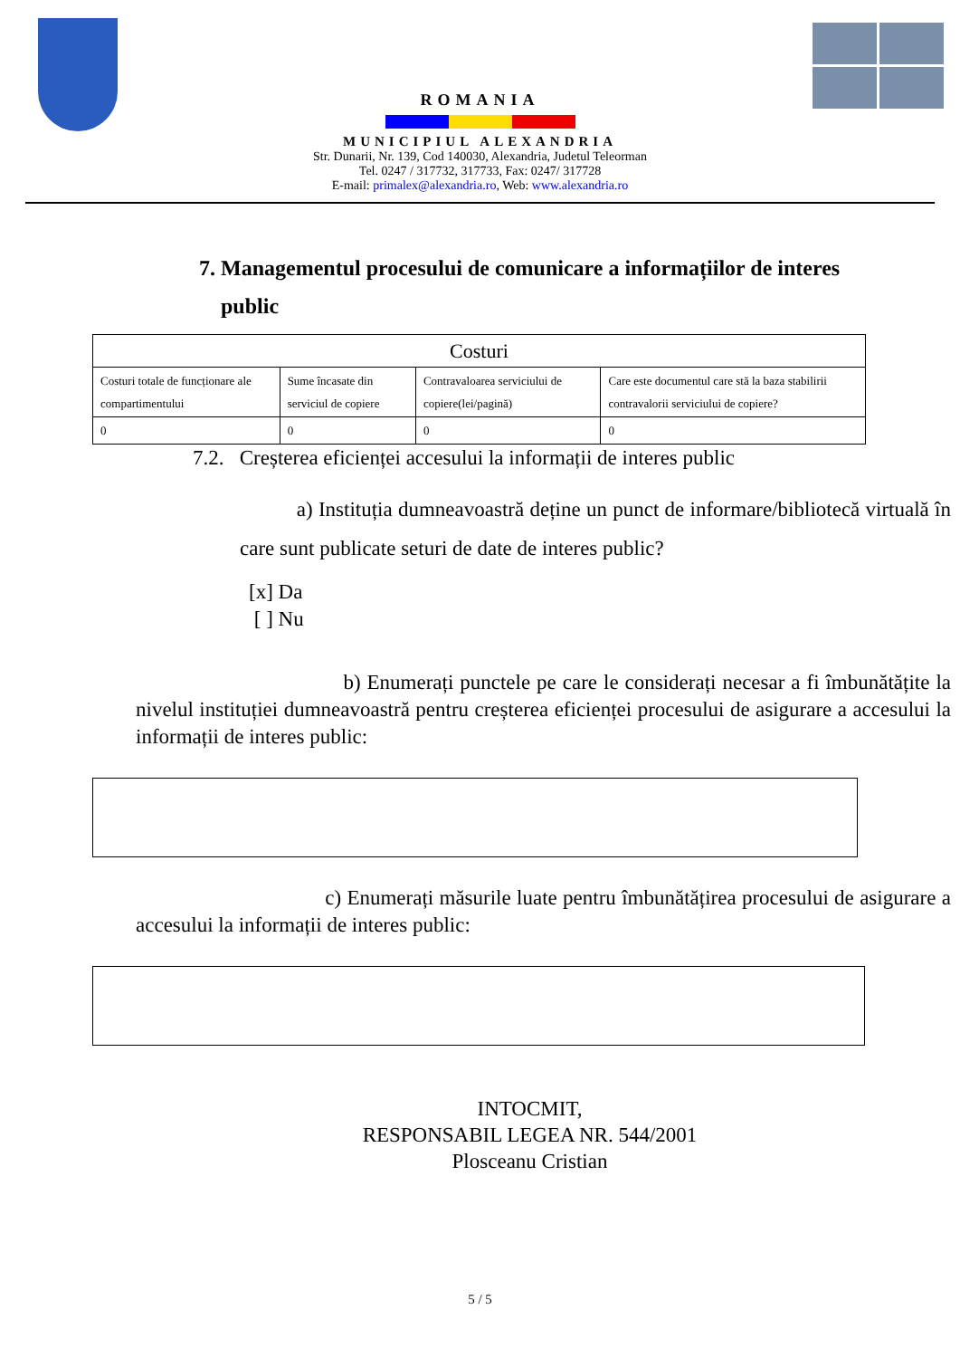ROMANIA
MUNICIPIUL ALEXANDRIA
Str. Dunarii, Nr. 139, Cod 140030, Alexandria, Judetul Teleorman
Tel. 0247 / 317732, 317733, Fax: 0247/ 317728
E-mail: primalex@alexandria.ro, Web: www.alexandria.ro
7. Managementul procesului de comunicare a informațiilor de interes
public
| Costuri | | | |
| Costuri totale de funcționare ale compartimentului | Sume încasate din serviciul de copiere | Contravaloarea serviciului de copiere(lei/pagină) | Care este documentul care stă la baza stabilirii contravalorii serviciului de copiere? |
| 0 | 0 | 0 | 0 |
7.2. Creșterea eficienței accesului la informații de interes public
a) Instituția dumneavoastră deține un punct de informare/bibliotecă virtuală în care sunt publicate seturi de date de interes public?
[x] Da
[ ] Nu
b) Enumerați punctele pe care le considerați necesar a fi îmbunătățite la nivelul instituției dumneavoastră pentru creșterea eficienței procesului de asigurare a accesului la informații de interes public:
c) Enumerați măsurile luate pentru îmbunătățirea procesului de asigurare a accesului la informații de interes public:
INTOCMIT,
RESPONSABIL LEGEA NR. 544/2001
Plosceanu Cristian
5 / 5